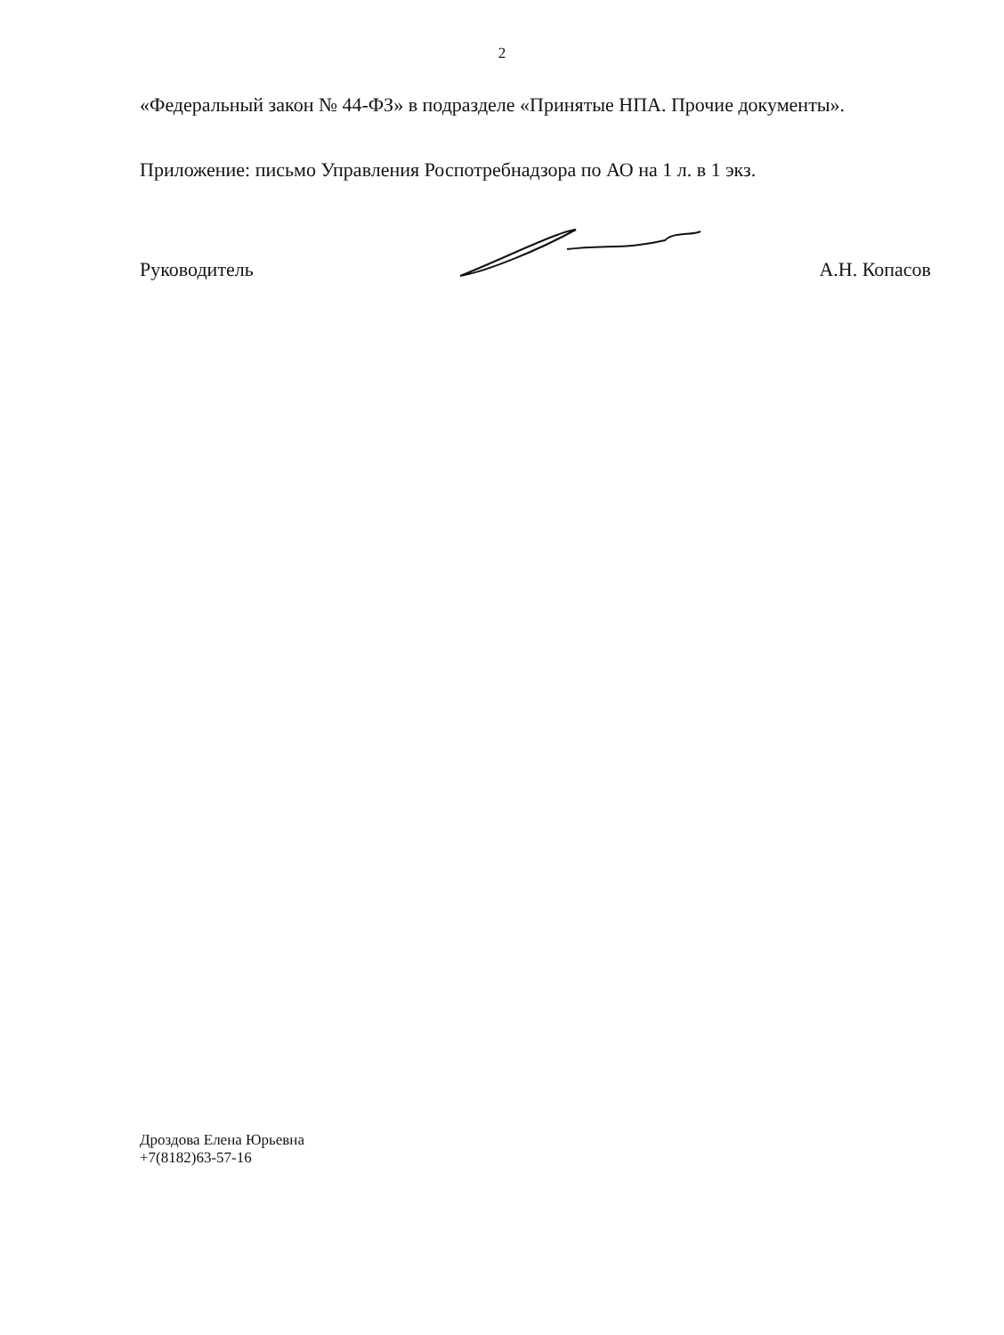2
«Федеральный закон № 44-ФЗ» в подразделе «Принятые НПА. Прочие документы».
Приложение: письмо Управления Роспотребнадзора по АО на 1 л. в 1 экз.
Руководитель А.Н. Копасов
Дроздова Елена Юрьевна
+7(8182)63-57-16